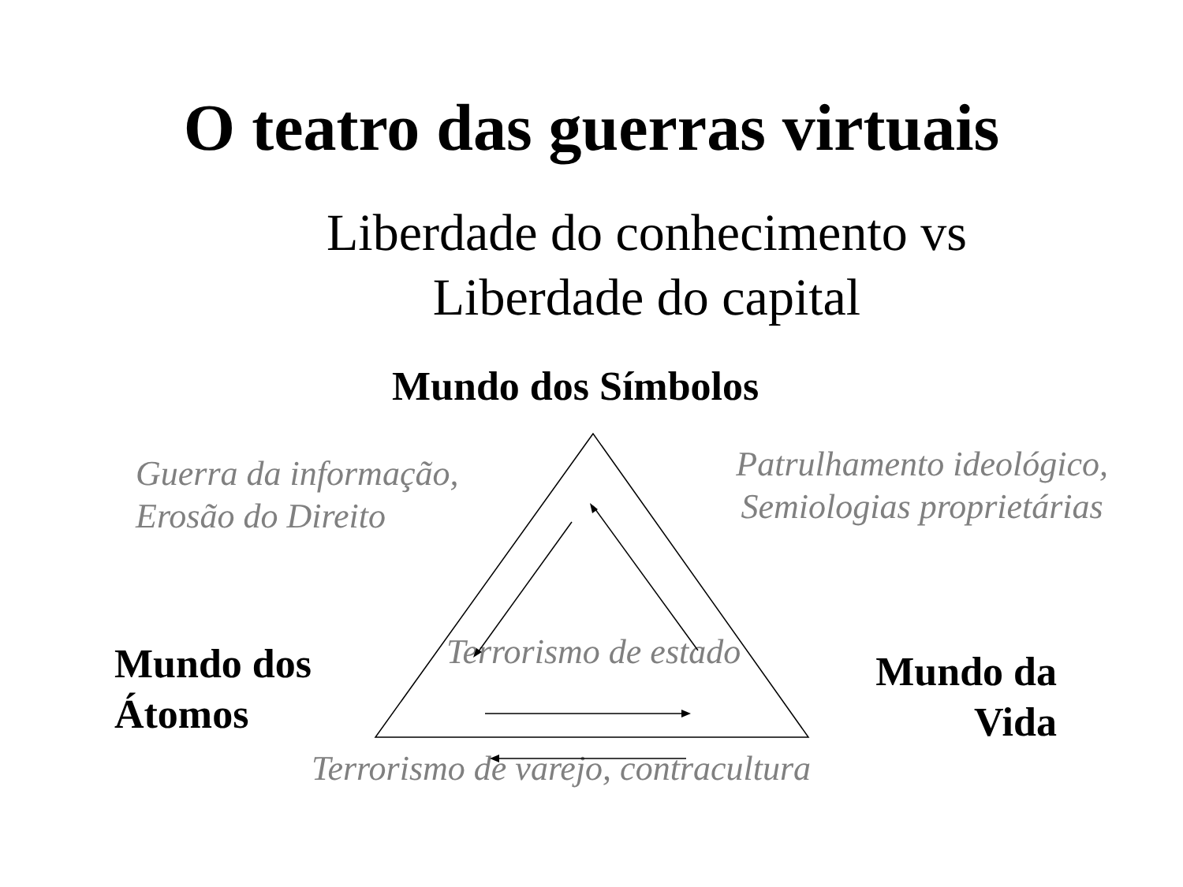O teatro das guerras virtuais
Liberdade do conhecimento vs Liberdade do capital
Mundo dos Símbolos
Guerra da informação,
Erosão do Direito
Patrulhamento ideológico,
Semiologias proprietárias
Mundo dos
Átomos
Terrorismo de estado
Mundo da
Vida
Terrorismo de varejo, contracultura